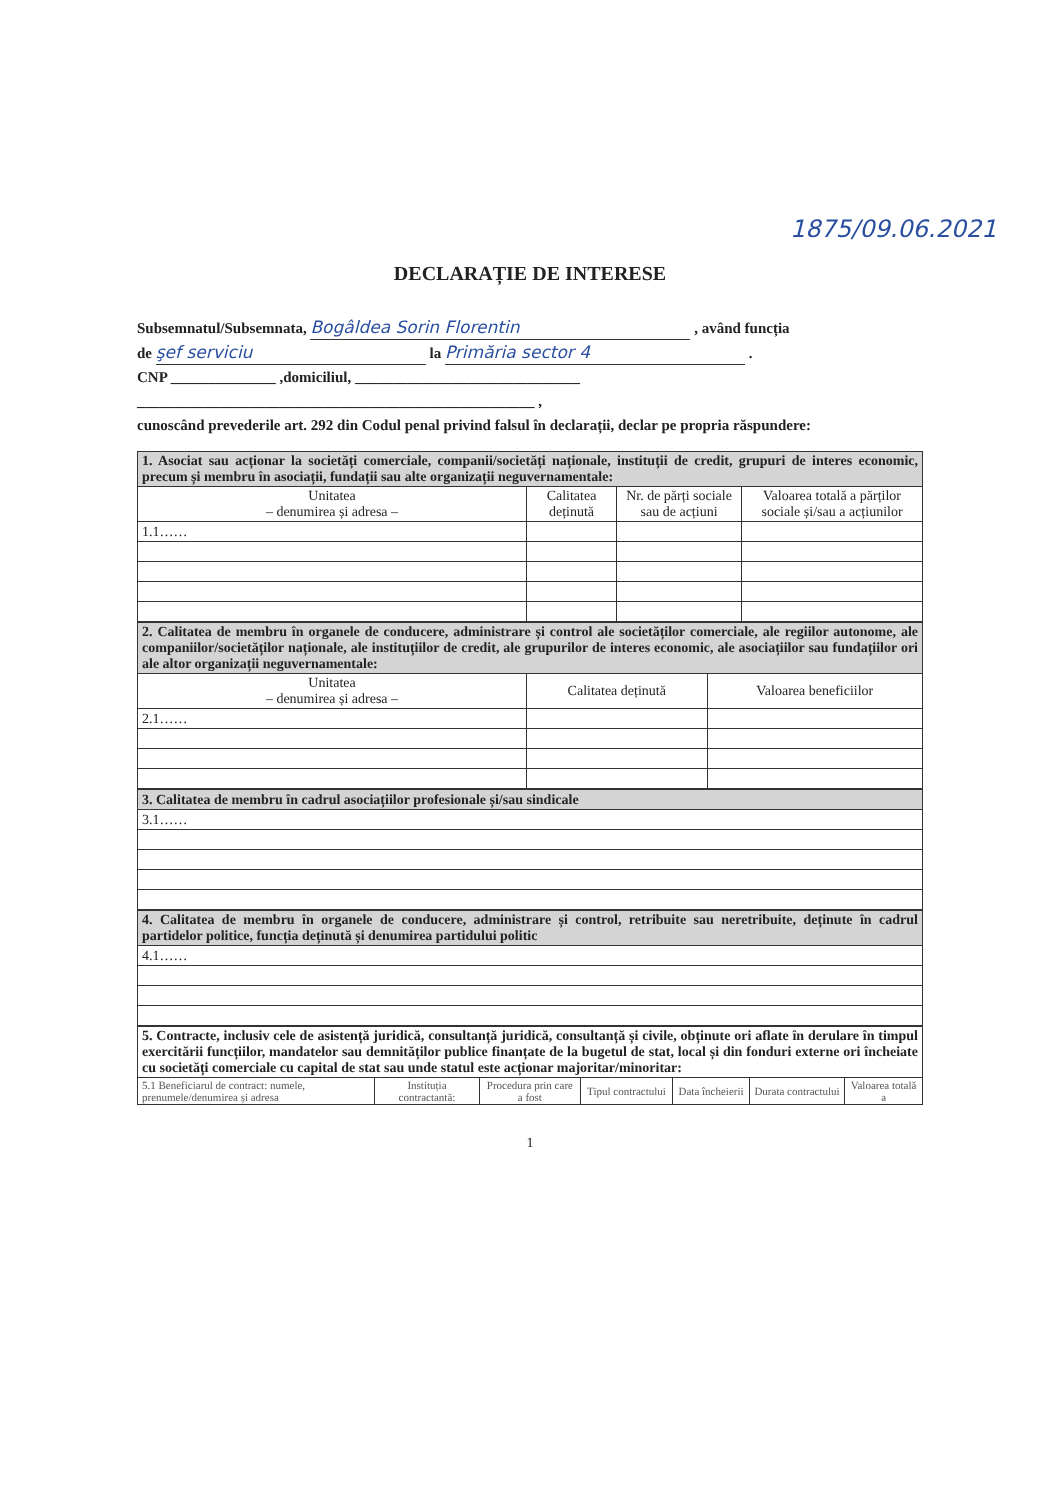1875/09.06.2021
DECLARAȚIE DE INTERESE
Subsemnatul/Subsemnata, Bogâldea Sorin Florentin , având funcția
de şef serviciu la Primăria sector 4 .
CNP ______________ ,domiciliul, ______________________________
_____________________________________________________ ,
cunoscând prevederile art. 292 din Codul penal privind falsul în declarații, declar pe propria răspundere:
| 1. Asociat sau acționar la societăți comerciale, companii/societăți naționale, instituții de credit, grupuri de interes economic, precum și membru în asociații, fundații sau alte organizații neguvernamentale: | | | |
| Unitatea – denumirea și adresa – | Calitatea deținută | Nr. de părți sociale sau de acțiuni | Valoarea totală a părților sociale și/sau a acțiunilor |
| 1.1…… | | | |
| 2. Calitatea de membru în organele de conducere, administrare și control ale societăților comerciale, ale regiilor autonome, ale companiilor/societăților naționale, ale instituțiilor de credit, ale grupurilor de interes economic, ale asociațiilor sau fundațiilor ori ale altor organizații neguvernamentale: | | |
| Unitatea – denumirea și adresa – | Calitatea deținută | Valoarea beneficiilor |
| 2.1…… | | |
| 3. Calitatea de membru în cadrul asociațiilor profesionale și/sau sindicale |
| 3.1…… |
| 4. Calitatea de membru în organele de conducere, administrare și control, retribuite sau neretribuite, deținute în cadrul partidelor politice, funcția deținută și denumirea partidului politic |
| 4.1…… |
| 5. Contracte, inclusiv cele de asistență juridică, consultanță juridică, consultanță și civile, obținute ori aflate în derulare în timpul exercitării funcțiilor, mandatelor sau demnităților publice finanțate de la bugetul de stat, local și din fonduri externe ori încheiate cu societăți comerciale cu capital de stat sau unde statul este acționar majoritar/minoritar: | | | | | | |
| 5.1 Beneficiarul de contract: numele, prenumele/denumirea și adresa | Instituția contractantă: | Procedura prin care a fost | Tipul contractului | Data încheierii | Durata contractului | Valoarea totală a |
1